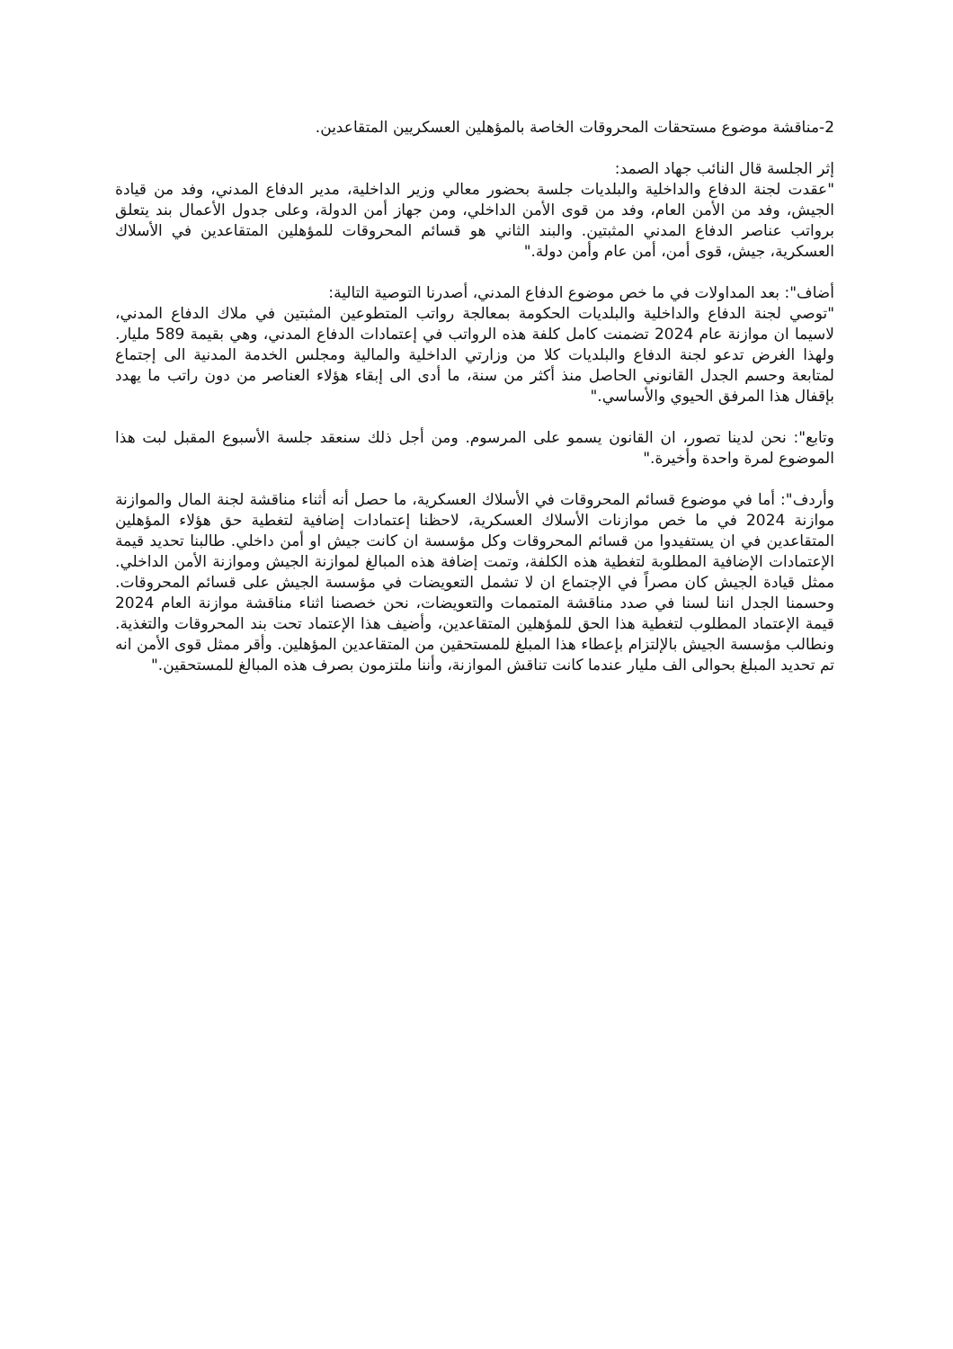2-مناقشة موضوع مستحقات المحروقات الخاصة بالمؤهلين العسكريين المتقاعدين.
إثر الجلسة قال النائب جهاد الصمد:
"عقدت لجنة الدفاع والداخلية والبلديات جلسة بحضور معالي وزير الداخلية، مدير الدفاع المدني، وفد من قيادة الجيش، وفد من الأمن العام، وفد من قوى الأمن الداخلي، ومن جهاز أمن الدولة، وعلى جدول الأعمال بند يتعلق برواتب عناصر الدفاع المدني المثبتين. والبند الثاني هو قسائم المحروقات للمؤهلين المتقاعدين في الأسلاك العسكرية، جيش، قوى أمن، أمن عام وأمن دولة."
أضاف": بعد المداولات في ما خص موضوع الدفاع المدني، أصدرنا التوصية التالية:
"توصي لجنة الدفاع والداخلية والبلديات الحكومة بمعالجة رواتب المتطوعين المثبتين في ملاك الدفاع المدني، لاسيما ان موازنة عام 2024 تضمنت كامل كلفة هذه الرواتب في إعتمادات الدفاع المدني، وهي بقيمة 589 مليار. ولهذا الغرض تدعو لجنة الدفاع والبلديات كلا من وزارتي الداخلية والمالية ومجلس الخدمة المدنية الى إجتماع لمتابعة وحسم الجدل القانوني الحاصل منذ أكثر من سنة، ما أدى الى إبقاء هؤلاء العناصر من دون راتب ما يهدد بإقفال هذا المرفق الحيوي والأساسي."
وتابع": نحن لدينا تصور، ان القانون يسمو على المرسوم. ومن أجل ذلك سنعقد جلسة الأسبوع المقبل لبت هذا الموضوع لمرة واحدة وأخيرة."
وأردف": أما في موضوع قسائم المحروقات في الأسلاك العسكرية، ما حصل أنه أثناء مناقشة لجنة المال والموازنة موازنة 2024 في ما خص موازنات الأسلاك العسكرية، لاحظنا إعتمادات إضافية لتغطية حق هؤلاء المؤهلين المتقاعدين في ان يستفيدوا من قسائم المحروقات وكل مؤسسة ان كانت جيش او أمن داخلي. طالبنا تحديد قيمة الإعتمادات الإضافية المطلوبة لتغطية هذه الكلفة، وتمت إضافة هذه المبالغ لموازنة الجيش وموازنة الأمن الداخلي. ممثل قيادة الجيش كان مصراً في الإجتماع ان لا تشمل التعويضات في مؤسسة الجيش على قسائم المحروقات. وحسمنا الجدل اننا لسنا في صدد مناقشة المتممات والتعويضات، نحن خصصنا اثناء مناقشة موازنة العام 2024 قيمة الإعتماد المطلوب لتغطية هذا الحق للمؤهلين المتقاعدين، وأضيف هذا الإعتماد تحت بند المحروقات والتغذية. ونطالب مؤسسة الجيش بالإلتزام بإعطاء هذا المبلغ للمستحقين من المتقاعدين المؤهلين. وأقر ممثل قوى الأمن انه تم تحديد المبلغ بحوالى الف مليار عندما كانت تناقش الموازنة، وأننا ملتزمون بصرف هذه المبالغ للمستحقين."